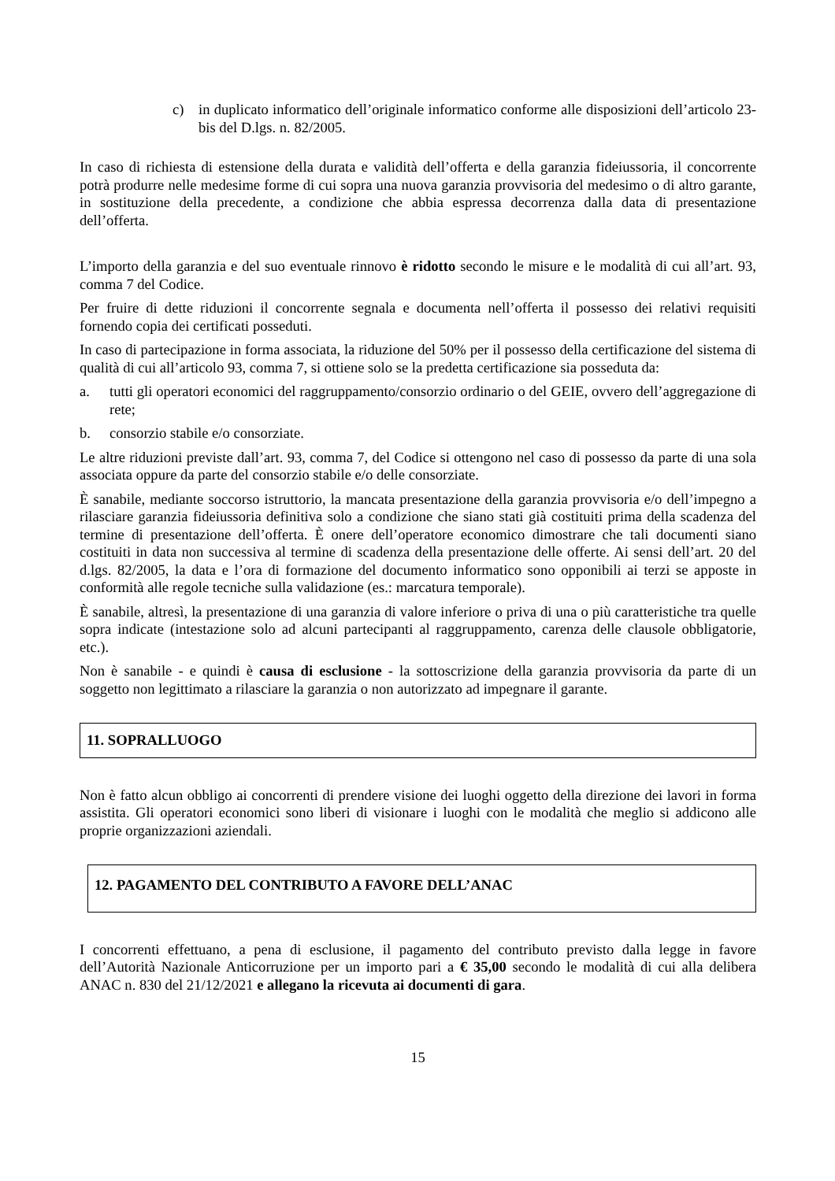c) in duplicato informatico dell’originale informatico conforme alle disposizioni dell’articolo 23-bis del D.lgs. n. 82/2005.
In caso di richiesta di estensione della durata e validità dell’offerta e della garanzia fideiussoria, il concorrente potrà produrre nelle medesime forme di cui sopra una nuova garanzia provvisoria del medesimo o di altro garante, in sostituzione della precedente, a condizione che abbia espressa decorrenza dalla data di presentazione dell’offerta.
L’importo della garanzia e del suo eventuale rinnovo è ridotto secondo le misure e le modalità di cui all’art. 93, comma 7 del Codice.
Per fruire di dette riduzioni il concorrente segnala e documenta nell’offerta il possesso dei relativi requisiti fornendo copia dei certificati posseduti.
In caso di partecipazione in forma associata, la riduzione del 50% per il possesso della certificazione del sistema di qualità di cui all’articolo 93, comma 7, si ottiene solo se la predetta certificazione sia posseduta da:
a. tutti gli operatori economici del raggruppamento/consorzio ordinario o del GEIE, ovvero dell’aggregazione di rete;
b. consorzio stabile e/o consorziate.
Le altre riduzioni previste dall’art. 93, comma 7, del Codice si ottengono nel caso di possesso da parte di una sola associata oppure da parte del consorzio stabile e/o delle consorziate.
È sanabile, mediante soccorso istruttorio, la mancata presentazione della garanzia provvisoria e/o dell’impegno a rilasciare garanzia fideiussoria definitiva solo a condizione che siano stati già costituiti prima della scadenza del termine di presentazione dell’offerta. È onere dell’operatore economico dimostrare che tali documenti siano costituiti in data non successiva al termine di scadenza della presentazione delle offerte. Ai sensi dell’art. 20 del d.lgs. 82/2005, la data e l’ora di formazione del documento informatico sono opponibili ai terzi se apposte in conformità alle regole tecniche sulla validazione (es.: marcatura temporale).
È sanabile, altresì, la presentazione di una garanzia di valore inferiore o priva di una o più caratteristiche tra quelle sopra indicate (intestazione solo ad alcuni partecipanti al raggruppamento, carenza delle clausole obbligatorie, etc.).
Non è sanabile - e quindi è causa di esclusione - la sottoscrizione della garanzia provvisoria da parte di un soggetto non legittimato a rilasciare la garanzia o non autorizzato ad impegnare il garante.
11. SOPRALLUOGO
Non è fatto alcun obbligo ai concorrenti di prendere visione dei luoghi oggetto della direzione dei lavori in forma assistita. Gli operatori economici sono liberi di visionare i luoghi con le modalità che meglio si addicono alle proprie organizzazioni aziendali.
12. PAGAMENTO DEL CONTRIBUTO A FAVORE DELL’ANAC
I concorrenti effettuano, a pena di esclusione, il pagamento del contributo previsto dalla legge in favore dell’Autorità Nazionale Anticorruzione per un importo pari a € 35,00 secondo le modalità di cui alla delibera ANAC n. 830 del 21/12/2021 e allegano la ricevuta ai documenti di gara.
15